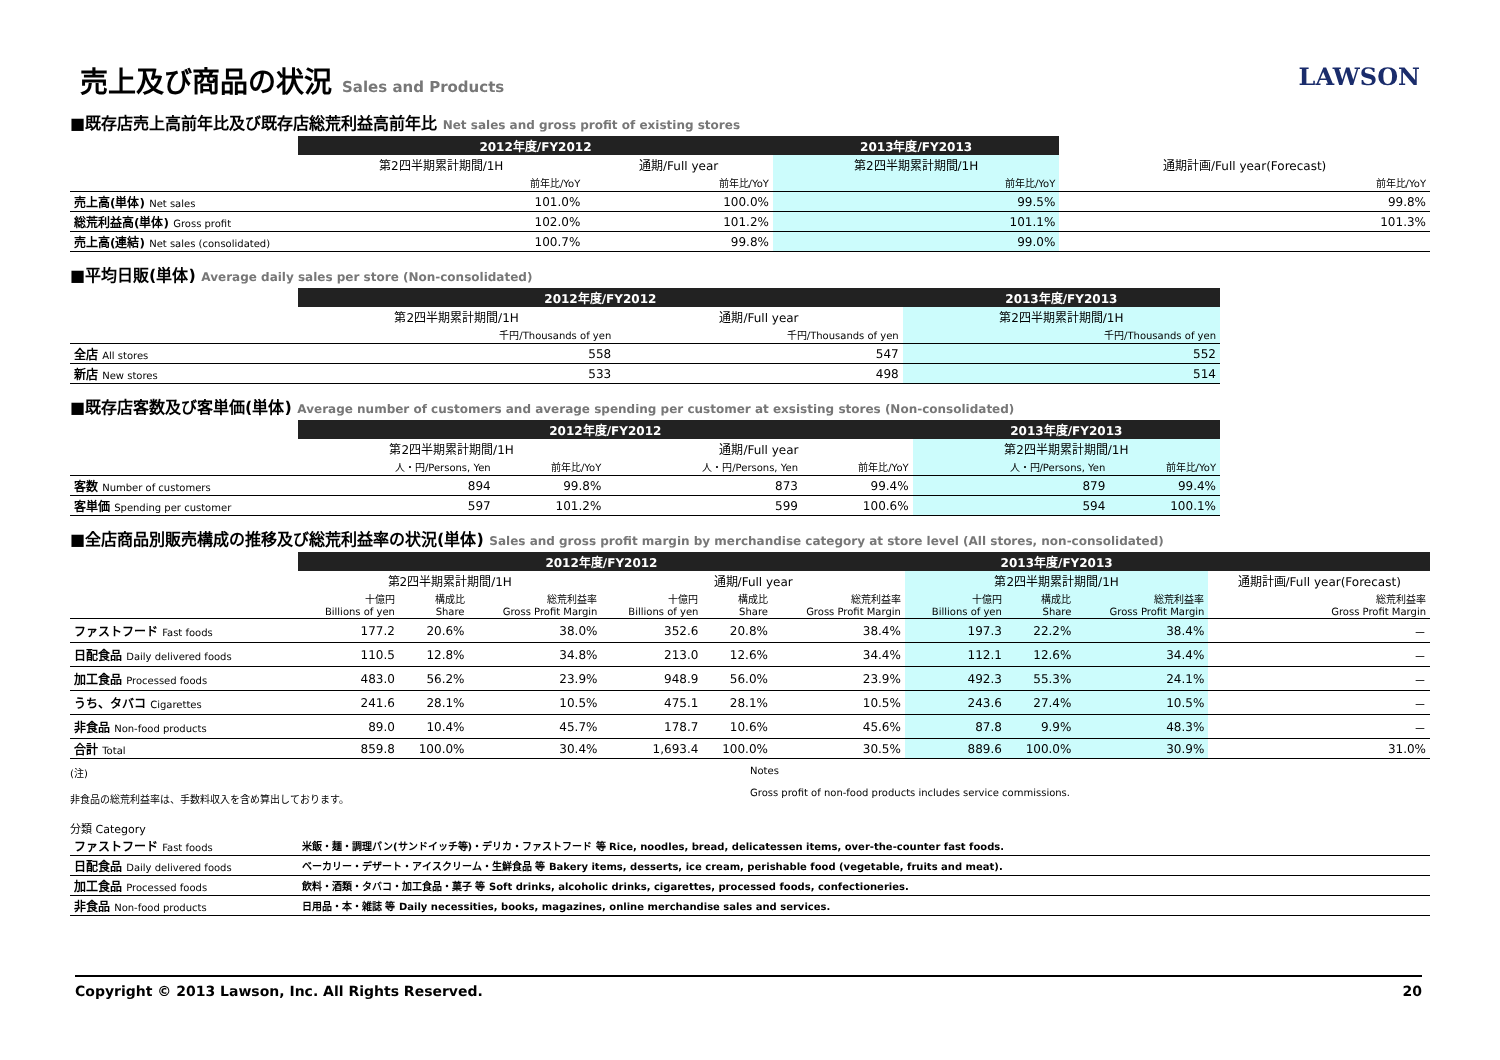LAWSON
売上及び商品の状況 Sales and Products
■既存店売上高前年比及び既存店総荒利益高前年比 Net sales and gross profit of existing stores
| | 2012年度/FY2012 | | 2013年度/FY2013 | |
| | 第2四半期累計期間/1H | 通期/Full year | 第2四半期累計期間/1H | 通期計画/Full year(Forecast) |
| | 前年比/YoY | 前年比/YoY | 前年比/YoY | 前年比/YoY |
| 売上高(単体) Net sales | 101.0% | 100.0% | 99.5% | 99.8% |
| 総荒利益高(単体) Gross profit | 102.0% | 101.2% | 101.1% | 101.3% |
| 売上高(連結) Net sales (consolidated) | 100.7% | 99.8% | 99.0% | |
■平均日販(単体) Average daily sales per store (Non-consolidated)
| | 2012年度/FY2012 | | 2013年度/FY2013 |
| | 第2四半期累計期間/1H | 通期/Full year | 第2四半期累計期間/1H |
| | 千円/Thousands of yen | 千円/Thousands of yen | 千円/Thousands of yen |
| 全店 All stores | 558 | 547 | 552 |
| 新店 New stores | 533 | 498 | 514 |
■既存店客数及び客単価(単体) Average number of customers and average spending per customer at exsisting stores (Non-consolidated)
| | 2012年度/FY2012 | | | | 2013年度/FY2013 | |
| | 第2四半期累計期間/1H | | 通期/Full year | | 第2四半期累計期間/1H | |
| | 人・円/Persons, Yen | 前年比/YoY | 人・円/Persons, Yen | 前年比/YoY | 人・円/Persons, Yen | 前年比/YoY |
| 客数 Number of customers | 894 | 99.8% | 873 | 99.4% | 879 | 99.4% |
| 客単価 Spending per customer | 597 | 101.2% | 599 | 100.6% | 594 | 100.1% |
■全店商品別販売構成の推移及び総荒利益率の状況(単体) Sales and gross profit margin by merchandise category at store level (All stores, non-consolidated)
| | 2012年度/FY2012 | | | | | | 2013年度/FY2013 | | | |
| | 第2四半期累計期間/1H | | | 通期/Full year | | | 第2四半期累計期間/1H | | | 通期計画/Full year(Forecast) |
| | 十億円 Billions of yen | 構成比 Share | 総荒利益率 Gross Profit Margin | 十億円 Billions of yen | 構成比 Share | 総荒利益率 Gross Profit Margin | 十億円 Billions of yen | 構成比 Share | 総荒利益率 Gross Profit Margin | 総荒利益率 Gross Profit Margin |
| ファストフード Fast foods | 177.2 | 20.6% | 38.0% | 352.6 | 20.8% | 38.4% | 197.3 | 22.2% | 38.4% | － |
| 日配食品 Daily delivered foods | 110.5 | 12.8% | 34.8% | 213.0 | 12.6% | 34.4% | 112.1 | 12.6% | 34.4% | － |
| 加工食品 Processed foods | 483.0 | 56.2% | 23.9% | 948.9 | 56.0% | 23.9% | 492.3 | 55.3% | 24.1% | － |
| うち、タバコ Cigarettes | 241.6 | 28.1% | 10.5% | 475.1 | 28.1% | 10.5% | 243.6 | 27.4% | 10.5% | － |
| 非食品 Non-food products | 89.0 | 10.4% | 45.7% | 178.7 | 10.6% | 45.6% | 87.8 | 9.9% | 48.3% | － |
| 合計 Total | 859.8 | 100.0% | 30.4% | 1,693.4 | 100.0% | 30.5% | 889.6 | 100.0% | 30.9% | 31.0% |
(注)
非食品の総荒利益率は、手数料収入を含め算出しております。
Notes
Gross profit of non-food products includes service commissions.
分類 Category
| ファストフード Fast foods | 米飯・麺・調理パン(サンドイッチ等)・デリカ・ファストフード 等 Rice, noodles, bread, delicatessen items, over-the-counter fast foods. |
| 日配食品 Daily delivered foods | ベーカリー・デザート・アイスクリーム・生鮮食品 等 Bakery items, desserts, ice cream, perishable food (vegetable, fruits and meat). |
| 加工食品 Processed foods | 飲料・酒類・タバコ・加工食品・菓子 等 Soft drinks, alcoholic drinks, cigarettes, processed foods, confectioneries. |
| 非食品 Non-food products | 日用品・本・雑誌 等 Daily necessities, books, magazines, online merchandise sales and services. |
Copyright © 2013 Lawson, Inc. All Rights Reserved. 20